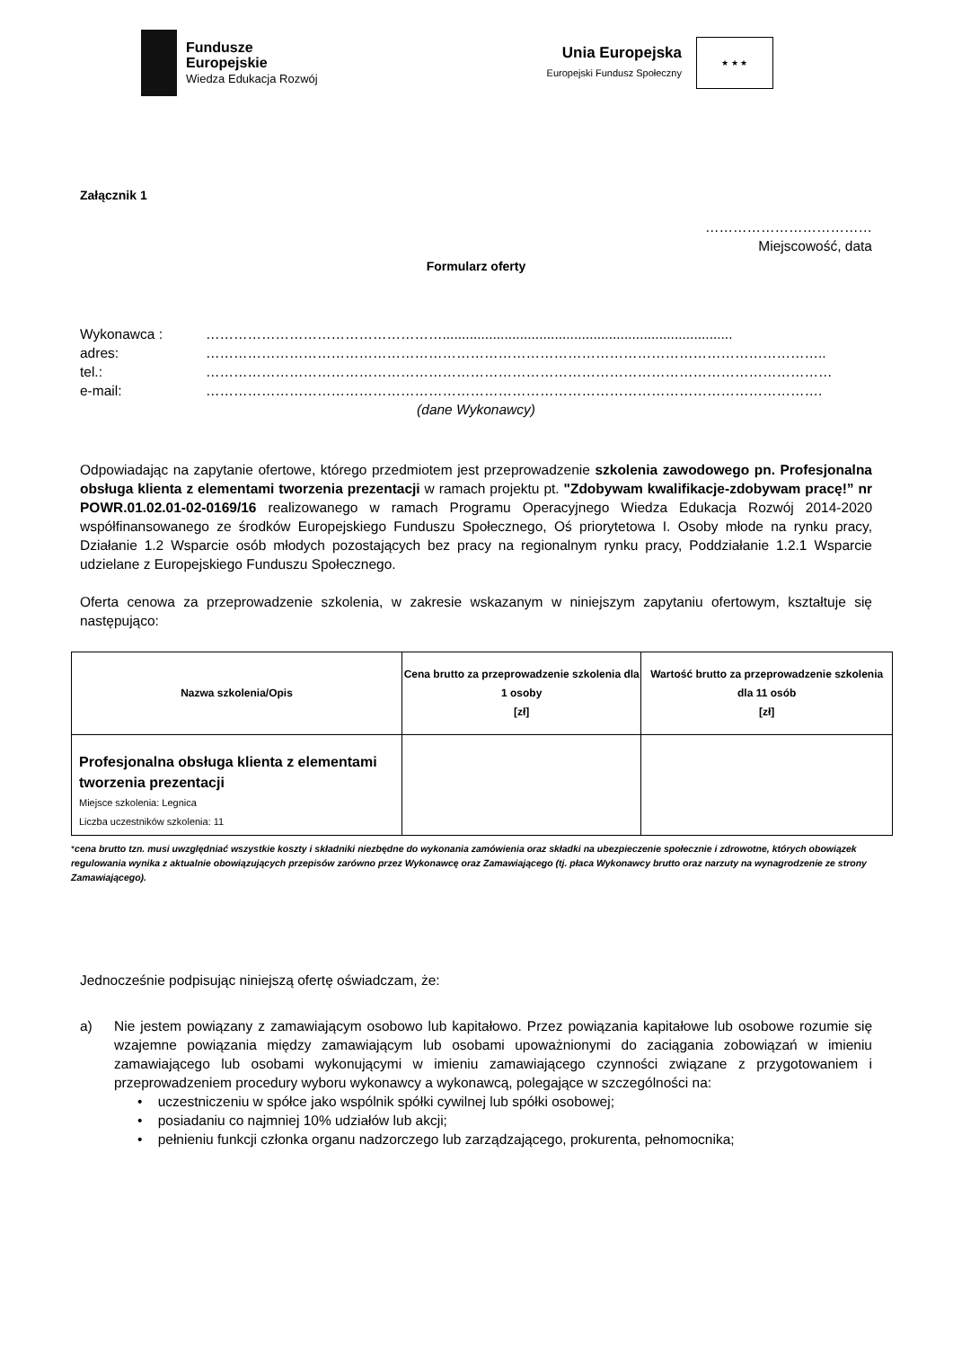Fundusze
Europejskie
Wiedza Edukacja Rozwój
Unia Europejska
Europejski Fundusz Społeczny
★ ★ ★
Załącznik 1
………………………………
Miejscowość, data
Formularz oferty
Wykonawca : ……………………………………………...........................................................................
adres: ……………………………………………………………………………………………………………………..
tel.: ………………………………………………………………………………………………………………………
e-mail: …………………………………………………………………………………………………………………….
(dane Wykonawcy)
Odpowiadając na zapytanie ofertowe, którego przedmiotem jest przeprowadzenie szkolenia zawodowego pn. Profesjonalna obsługa klienta z elementami tworzenia prezentacji w ramach projektu pt. "Zdobywam kwalifikacje-zdobywam pracę!” nr POWR.01.02.01-02-0169/16 realizowanego w ramach Programu Operacyjnego Wiedza Edukacja Rozwój 2014-2020 współfinansowanego ze środków Europejskiego Funduszu Społecznego, Oś priorytetowa I. Osoby młode na rynku pracy, Działanie 1.2 Wsparcie osób młodych pozostających bez pracy na regionalnym rynku pracy, Poddziałanie 1.2.1 Wsparcie udzielane z Europejskiego Funduszu Społecznego.
Oferta cenowa za przeprowadzenie szkolenia, w zakresie wskazanym w niniejszym zapytaniu ofertowym, kształtuje się następująco:
| Nazwa szkolenia/Opis | Cena brutto za przeprowadzenie szkolenia dla 1 osoby [zł] | Wartość brutto za przeprowadzenie szkolenia dla 11 osób [zł] |
| --- | --- | --- |
| Profesjonalna obsługa klienta z elementami tworzenia prezentacji Miejsce szkolenia: Legnica Liczba uczestników szkolenia: 11 | | |
*cena brutto tzn. musi uwzględniać wszystkie koszty i składniki niezbędne do wykonania zamówienia oraz składki na ubezpieczenie społecznie i zdrowotne, których obowiązek regulowania wynika z aktualnie obowiązujących przepisów zarówno przez Wykonawcę oraz Zamawiającego (tj. płaca Wykonawcy brutto oraz narzuty na wynagrodzenie ze strony Zamawiającego).
Jednocześnie podpisując niniejszą ofertę oświadczam, że:
a) Nie jestem powiązany z zamawiającym osobowo lub kapitałowo. Przez powiązania kapitałowe lub osobowe rozumie się wzajemne powiązania między zamawiającym lub osobami upoważnionymi do zaciągania zobowiązań w imieniu zamawiającego lub osobami wykonującymi w imieniu zamawiającego czynności związane z przygotowaniem i przeprowadzeniem procedury wyboru wykonawcy a wykonawcą, polegające w szczególności na:
• uczestniczeniu w spółce jako wspólnik spółki cywilnej lub spółki osobowej;
• posiadaniu co najmniej 10% udziałów lub akcji;
• pełnieniu funkcji członka organu nadzorczego lub zarządzającego, prokurenta, pełnomocnika;